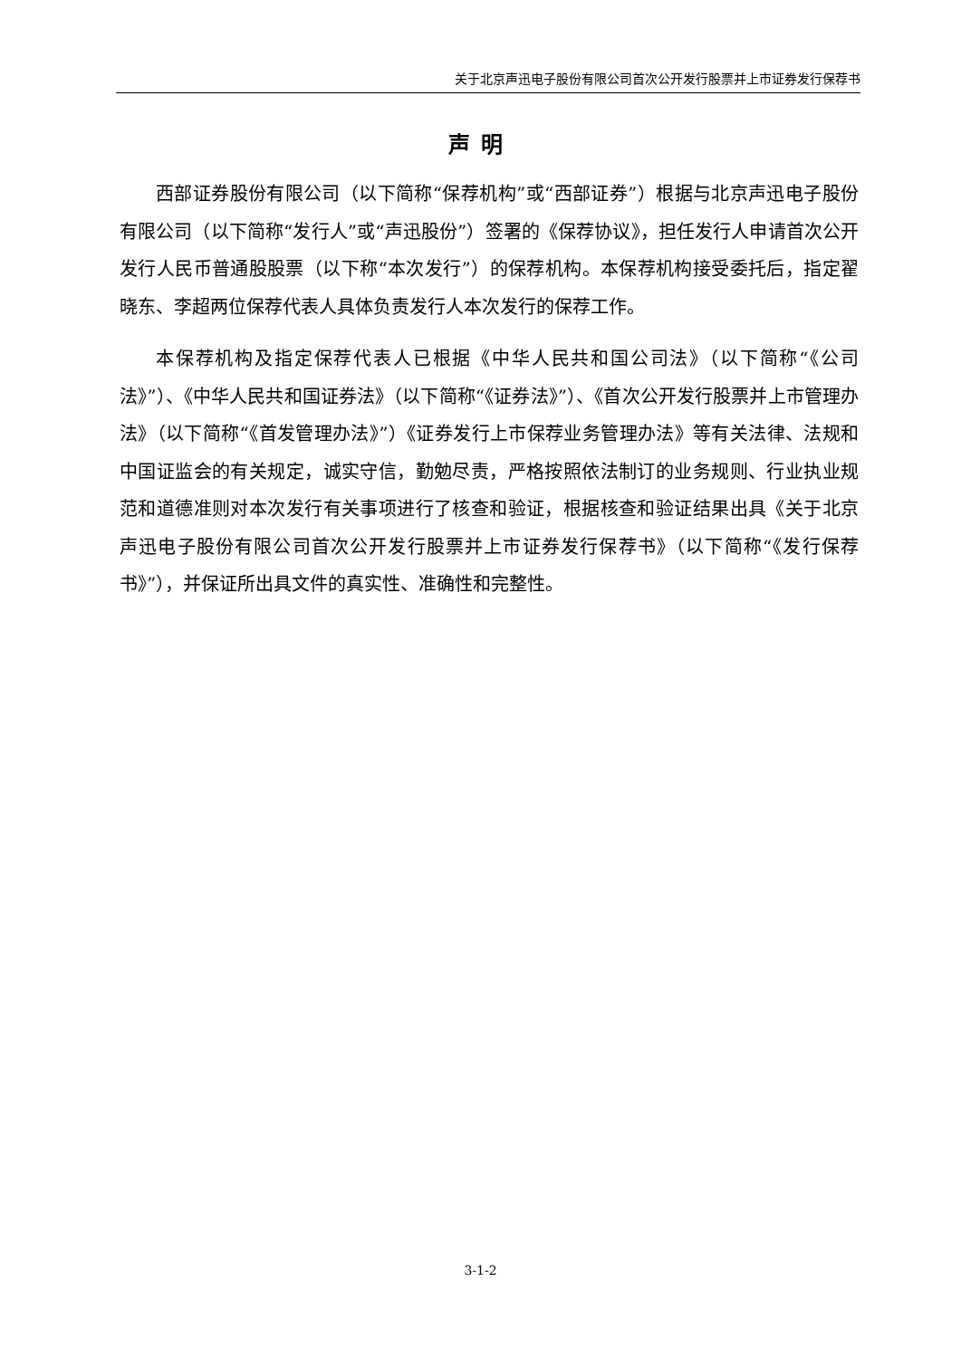关于北京声迅电子股份有限公司首次公开发行股票并上市证券发行保荐书
声明
西部证券股份有限公司（以下简称“保荐机构”或“西部证券”）根据与北京声迅电子股份有限公司（以下简称“发行人”或“声迅股份”）签署的《保荐协议》，担任发行人申请首次公开发行人民币普通股股票（以下称“本次发行”）的保荐机构。本保荐机构接受委托后，指定翟晓东、李超两位保荐代表人具体负责发行人本次发行的保荐工作。
本保荐机构及指定保荐代表人已根据《中华人民共和国公司法》（以下简称“《公司法》”）、《中华人民共和国证券法》（以下简称“《证券法》”）、《首次公开发行股票并上市管理办法》（以下简称“《首发管理办法》”）《证券发行上市保荐业务管理办法》等有关法律、法规和中国证监会的有关规定，诚实守信，勤勉尽责，严格按照依法制订的业务规则、行业执业规范和道德准则对本次发行有关事项进行了核查和验证，根据核查和验证结果出具《关于北京声迅电子股份有限公司首次公开发行股票并上市证券发行保荐书》（以下简称“《发行保荐书》”），并保证所出具文件的真实性、准确性和完整性。
3-1-2